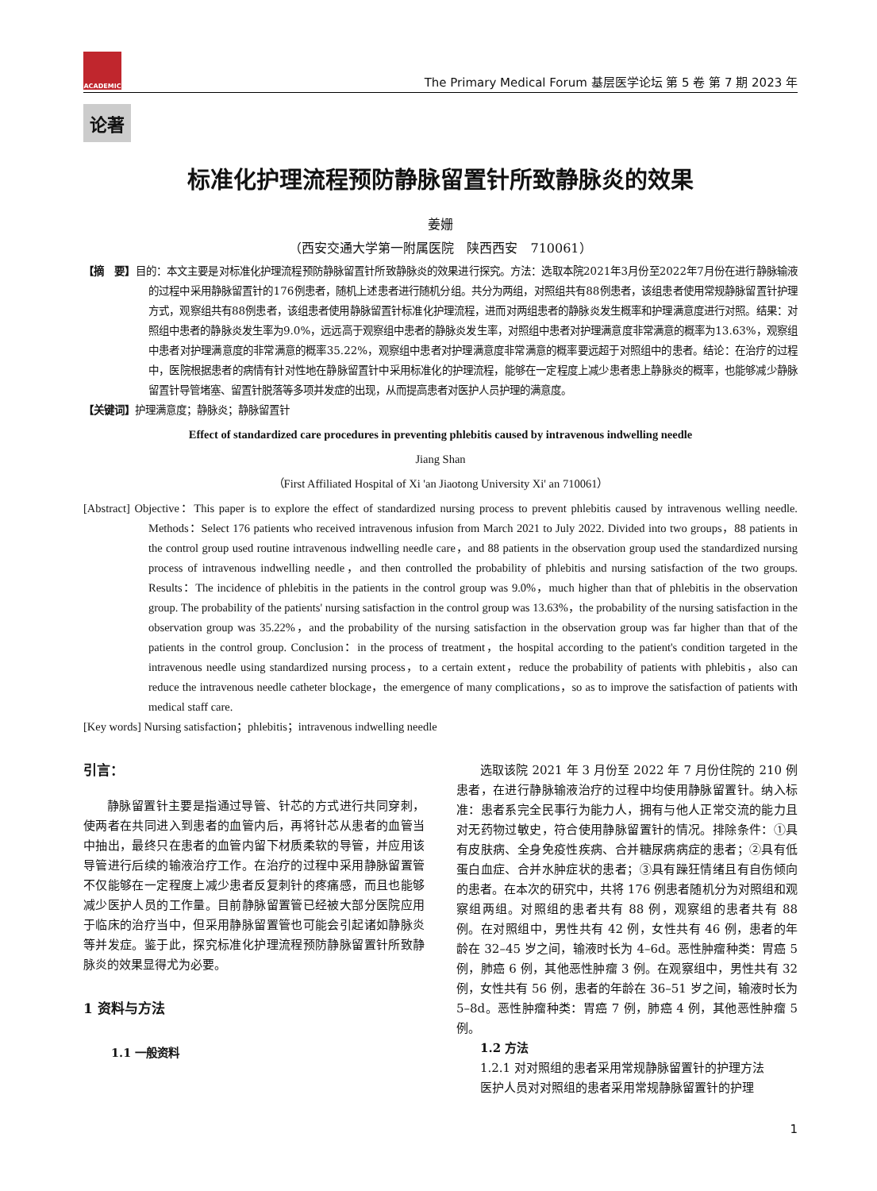ACADEMIC
The Primary Medical Forum 基层医学论坛 第 5 卷 第 7 期 2023 年
论著
标准化护理流程预防静脉留置针所致静脉炎的效果
姜姗
（西安交通大学第一附属医院　陕西西安　710061）
【摘　要】目的：本文主要是对标准化护理流程预防静脉留置针所致静脉炎的效果进行探究。方法：选取本院2021年3月份至2022年7月份在进行静脉输液的过程中采用静脉留置针的176例患者，随机上述患者进行随机分组。共分为两组，对照组共有88例患者，该组患者使用常规静脉留置针护理方式，观察组共有88例患者，该组患者使用静脉留置针标准化护理流程，进而对两组患者的静脉炎发生概率和护理满意度进行对照。结果：对照组中患者的静脉炎发生率为9.0%，远远高于观察组中患者的静脉炎发生率，对照组中患者对护理满意度非常满意的概率为13.63%，观察组中患者对护理满意度的非常满意的概率35.22%，观察组中患者对护理满意度非常满意的概率要远超于对照组中的患者。结论：在治疗的过程中，医院根据患者的病情有针对性地在静脉留置针中采用标准化的护理流程，能够在一定程度上减少患者患上静脉炎的概率，也能够减少静脉留置针导管堵塞、留置针脱落等多项并发症的出现，从而提高患者对医护人员护理的满意度。
【关键词】护理满意度；静脉炎；静脉留置针
Effect of standardized care procedures in preventing phlebitis caused by intravenous indwelling needle
Jiang Shan
（First Affiliated Hospital of Xi 'an Jiaotong University Xi' an 710061）
[Abstract] Objective：This paper is to explore the effect of standardized nursing process to prevent phlebitis caused by intravenous welling needle. Methods：Select 176 patients who received intravenous infusion from March 2021 to July 2022. Divided into two groups，88 patients in the control group used routine intravenous indwelling needle care，and 88 patients in the observation group used the standardized nursing process of intravenous indwelling needle，and then controlled the probability of phlebitis and nursing satisfaction of the two groups. Results：The incidence of phlebitis in the patients in the control group was 9.0%，much higher than that of phlebitis in the observation group. The probability of the patients' nursing satisfaction in the control group was 13.63%，the probability of the nursing satisfaction in the observation group was 35.22%，and the probability of the nursing satisfaction in the observation group was far higher than that of the patients in the control group. Conclusion：in the process of treatment，the hospital according to the patient's condition targeted in the intravenous needle using standardized nursing process，to a certain extent，reduce the probability of patients with phlebitis，also can reduce the intravenous needle catheter blockage，the emergence of many complications，so as to improve the satisfaction of patients with medical staff care.
[Key words] Nursing satisfaction；phlebitis；intravenous indwelling needle
引言：
静脉留置针主要是指通过导管、针芯的方式进行共同穿刺，使两者在共同进入到患者的血管内后，再将针芯从患者的血管当中抽出，最终只在患者的血管内留下材质柔软的导管，并应用该导管进行后续的输液治疗工作。在治疗的过程中采用静脉留置管不仅能够在一定程度上减少患者反复刺针的疼痛感，而且也能够减少医护人员的工作量。目前静脉留置管已经被大部分医院应用于临床的治疗当中，但采用静脉留置管也可能会引起诸如静脉炎等并发症。鉴于此，探究标准化护理流程预防静脉留置针所致静脉炎的效果显得尤为必要。
1 资料与方法
1.1 一般资料
选取该院 2021 年 3 月份至 2022 年 7 月份住院的 210 例患者，在进行静脉输液治疗的过程中均使用静脉留置针。纳入标准：患者系完全民事行为能力人，拥有与他人正常交流的能力且对无药物过敏史，符合使用静脉留置针的情况。排除条件：①具有皮肤病、全身免疫性疾病、合并糖尿病病症的患者；②具有低蛋白血症、合并水肿症状的患者；③具有躁狂情绪且有自伤倾向的患者。在本次的研究中，共将 176 例患者随机分为对照组和观察组两组。对照组的患者共有 88 例，观察组的患者共有 88 例。在对照组中，男性共有 42 例，女性共有 46 例，患者的年龄在 32–45 岁之间，输液时长为 4–6d。恶性肿瘤种类：胃癌 5 例，肺癌 6 例，其他恶性肿瘤 3 例。在观察组中，男性共有 32 例，女性共有 56 例，患者的年龄在 36–51 岁之间，输液时长为 5–8d。恶性肿瘤种类：胃癌 7 例，肺癌 4 例，其他恶性肿瘤 5 例。
1.2 方法
1.2.1 对对照组的患者采用常规静脉留置针的护理方法
医护人员对对照组的患者采用常规静脉留置针的护理
1